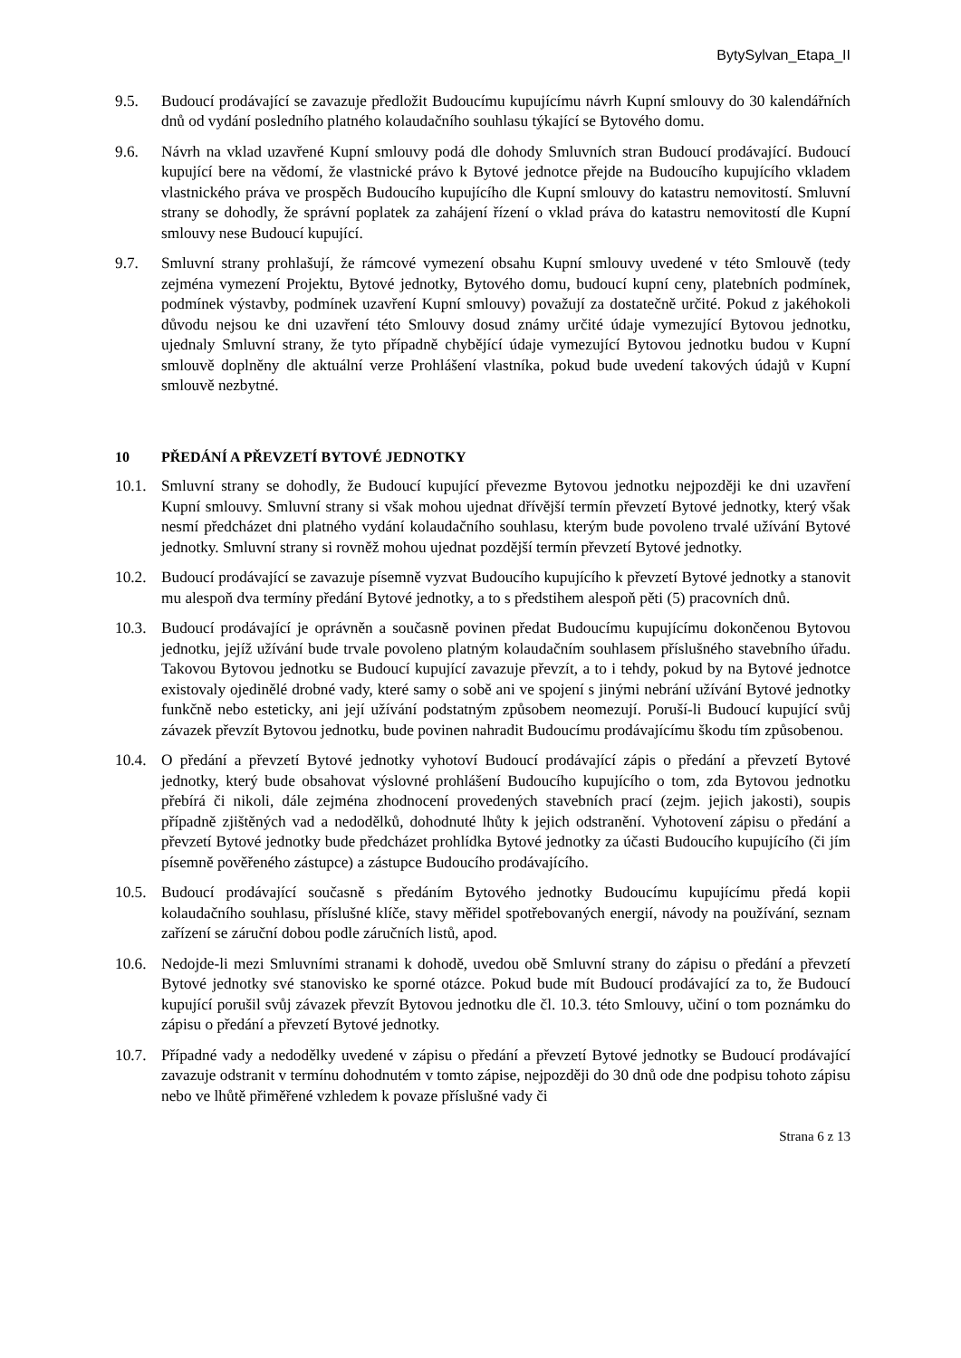BytySylvan_Etapa_II
9.5. Budoucí prodávající se zavazuje předložit Budoucímu kupujícímu návrh Kupní smlouvy do 30 kalendářních dnů od vydání posledního platného kolaudačního souhlasu týkající se Bytového domu.
9.6. Návrh na vklad uzavřené Kupní smlouvy podá dle dohody Smluvních stran Budoucí prodávající. Budoucí kupující bere na vědomí, že vlastnické právo k Bytové jednotce přejde na Budoucího kupujícího vkladem vlastnického práva ve prospěch Budoucího kupujícího dle Kupní smlouvy do katastru nemovitostí. Smluvní strany se dohodly, že správní poplatek za zahájení řízení o vklad práva do katastru nemovitostí dle Kupní smlouvy nese Budoucí kupující.
9.7. Smluvní strany prohlašují, že rámcové vymezení obsahu Kupní smlouvy uvedené v této Smlouvě (tedy zejména vymezení Projektu, Bytové jednotky, Bytového domu, budoucí kupní ceny, platebních podmínek, podmínek výstavby, podmínek uzavření Kupní smlouvy) považují za dostatečně určité. Pokud z jakéhokoli důvodu nejsou ke dni uzavření této Smlouvy dosud známy určité údaje vymezující Bytovou jednotku, ujednaly Smluvní strany, že tyto případně chybějící údaje vymezující Bytovou jednotku budou v Kupní smlouvě doplněny dle aktuální verze Prohlášení vlastníka, pokud bude uvedení takových údajů v Kupní smlouvě nezbytné.
10 PŘEDÁNÍ A PŘEVZETÍ BYTOVÉ JEDNOTKY
10.1.
Smluvní strany se dohodly, že Budoucí kupující převezme Bytovou jednotku nejpozději ke dni uzavření Kupní smlouvy. Smluvní strany si však mohou ujednat dřívější termín převzetí Bytové jednotky, který však nesmí předcházet dni platného vydání kolaudačního souhlasu, kterým bude povoleno trvalé užívání Bytové jednotky. Smluvní strany si rovněž mohou ujednat pozdější termín převzetí Bytové jednotky.
10.2.
Budoucí prodávající se zavazuje písemně vyzvat Budoucího kupujícího k převzetí Bytové jednotky a stanovit mu alespoň dva termíny předání Bytové jednotky, a to s předstihem alespoň pěti (5) pracovních dnů.
10.3.
Budoucí prodávající je oprávněn a současně povinen předat Budoucímu kupujícímu dokončenou Bytovou jednotku, jejíž užívání bude trvale povoleno platným kolaudačním souhlasem příslušného stavebního úřadu. Takovou Bytovou jednotku se Budoucí kupující zavazuje převzít, a to i tehdy, pokud by na Bytové jednotce existovaly ojedinělé drobné vady, které samy o sobě ani ve spojení s jinými nebrání užívání Bytové jednotky funkčně nebo esteticky, ani její užívání podstatným způsobem neomezují. Poruší-li Budoucí kupující svůj závazek převzít Bytovou jednotku, bude povinen nahradit Budoucímu prodávajícímu škodu tím způsobenou.
10.4.
O předání a převzetí Bytové jednotky vyhotoví Budoucí prodávající zápis o předání a převzetí Bytové jednotky, který bude obsahovat výslovné prohlášení Budoucího kupujícího o tom, zda Bytovou jednotku přebírá či nikoli, dále zejména zhodnocení provedených stavebních prací (zejm. jejich jakosti), soupis případně zjištěných vad a nedodělků, dohodnuté lhůty k jejich odstranění. Vyhotovení zápisu o předání a převzetí Bytové jednotky bude předcházet prohlídka Bytové jednotky za účasti Budoucího kupujícího (či jím písemně pověřeného zástupce) a zástupce Budoucího prodávajícího.
10.5.
Budoucí prodávající současně s předáním Bytového jednotky Budoucímu kupujícímu předá kopii kolaudačního souhlasu, příslušné klíče, stavy měřidel spotřebovaných energií, návody na používání, seznam zařízení se záruční dobou podle záručních listů, apod.
10.6.
Nedojde-li mezi Smluvními stranami k dohodě, uvedou obě Smluvní strany do zápisu o předání a převzetí Bytové jednotky své stanovisko ke sporné otázce. Pokud bude mít Budoucí prodávající za to, že Budoucí kupující porušil svůj závazek převzít Bytovou jednotku dle čl. 10.3. této Smlouvy, učiní o tom poznámku do zápisu o předání a převzetí Bytové jednotky.
10.7.
Případné vady a nedodělky uvedené v zápisu o předání a převzetí Bytové jednotky se Budoucí prodávající zavazuje odstranit v termínu dohodnutém v tomto zápise, nejpozději do 30 dnů ode dne podpisu tohoto zápisu nebo ve lhůtě přiměřené vzhledem k povaze příslušné vady či
Strana 6 z 13